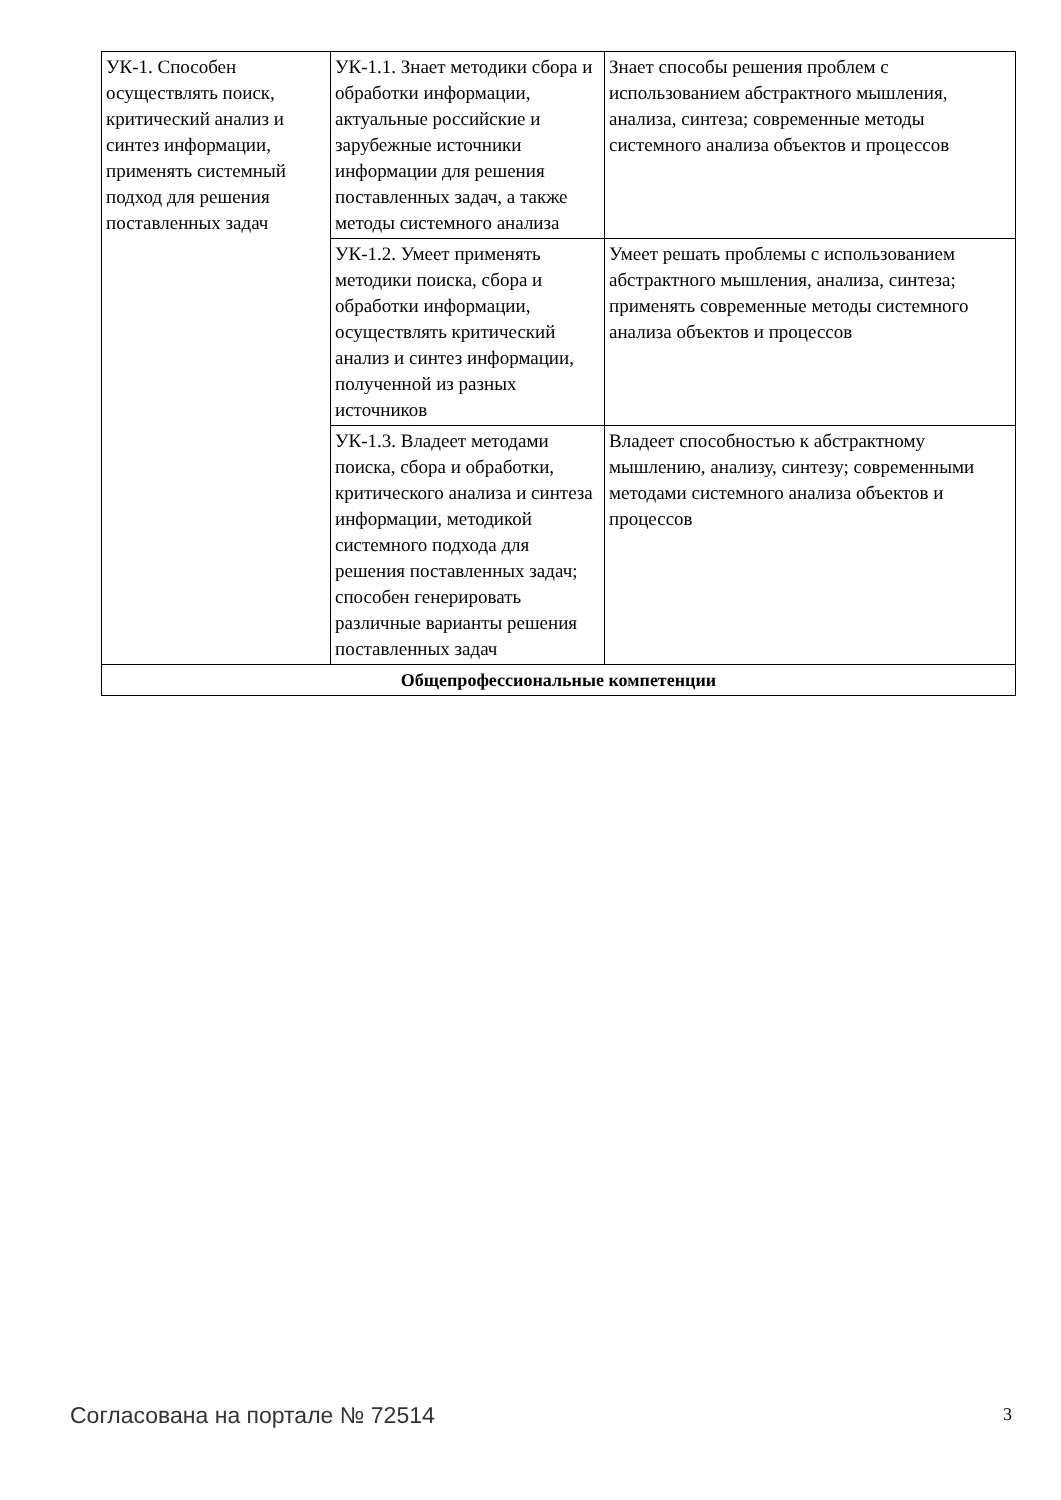| УК-1. Способен осуществлять поиск, критический анализ и синтез информации, применять системный подход для решения поставленных задач | УК-1.1. Знает методики сбора и обработки информации, актуальные российские и зарубежные источники информации для решения поставленных задач, а также методы системного анализа | Знает способы решения проблем с использованием абстрактного мышления, анализа, синтеза; современные методы системного анализа объектов и процессов |
| | УК-1.2. Умеет применять методики поиска, сбора и обработки информации, осуществлять критический анализ и синтез информации, полученной из разных источников | Умеет решать проблемы с использованием абстрактного мышления, анализа, синтеза; применять современные методы системного анализа объектов и процессов |
| | УК-1.3. Владеет методами поиска, сбора и обработки, критического анализа и синтеза информации, методикой системного подхода для решения поставленных задач; способен генерировать различные варианты решения поставленных задач | Владеет способностью к абстрактному мышлению, анализу, синтезу; современными методами системного анализа объектов и процессов |
| Общепрофессиональные компетенции | | |
Согласована на портале № 72514 3